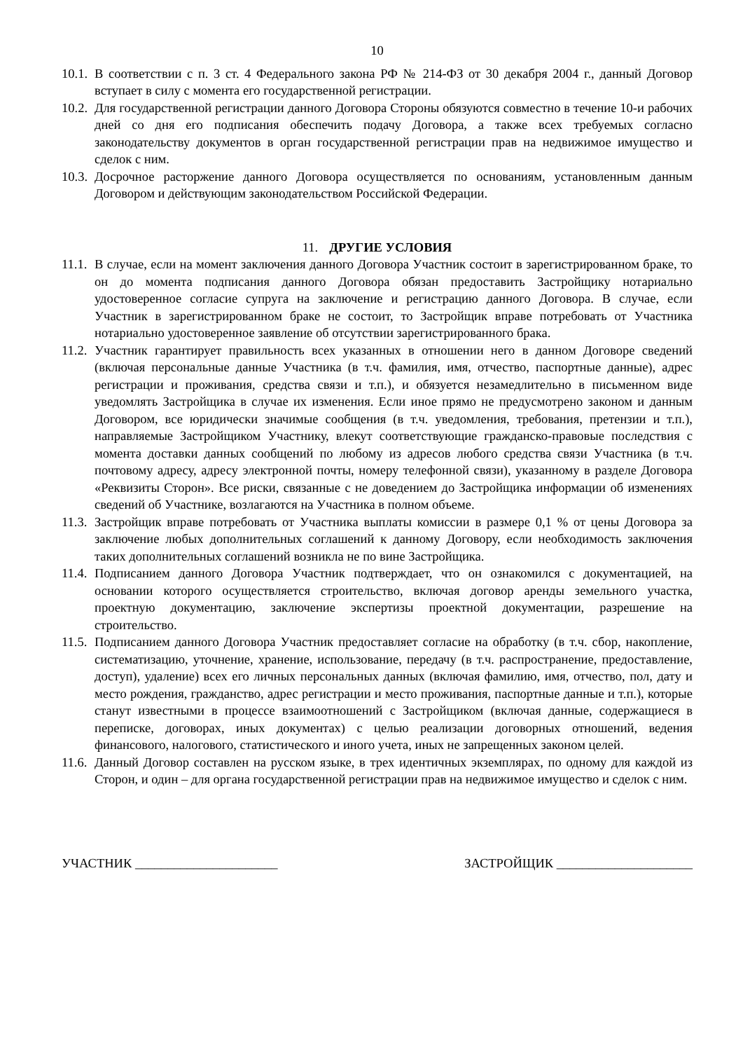10
10.1.
В соответствии с п. 3 ст. 4 Федерального закона РФ № 214-ФЗ от 30 декабря 2004 г., данный Договор вступает в силу с момента его государственной регистрации.
10.2.
Для государственной регистрации данного Договора Стороны обязуются совместно в течение 10-и рабочих дней со дня его подписания обеспечить подачу Договора, а также всех требуемых согласно законодательству документов в орган государственной регистрации прав на недвижимое имущество и сделок с ним.
10.3.
Досрочное расторжение данного Договора осуществляется по основаниям, установленным данным Договором и действующим законодательством Российской Федерации.
11. ДРУГИЕ УСЛОВИЯ
11.1.
В случае, если на момент заключения данного Договора Участник состоит в зарегистрированном браке, то он до момента подписания данного Договора обязан предоставить Застройщику нотариально удостоверенное согласие супруга на заключение и регистрацию данного Договора. В случае, если Участник в зарегистрированном браке не состоит, то Застройщик вправе потребовать от Участника нотариально удостоверенное заявление об отсутствии зарегистрированного брака.
11.2.
Участник гарантирует правильность всех указанных в отношении него в данном Договоре сведений (включая персональные данные Участника (в т.ч. фамилия, имя, отчество, паспортные данные), адрес регистрации и проживания, средства связи и т.п.), и обязуется незамедлительно в письменном виде уведомлять Застройщика в случае их изменения. Если иное прямо не предусмотрено законом и данным Договором, все юридически значимые сообщения (в т.ч. уведомления, требования, претензии и т.п.), направляемые Застройщиком Участнику, влекут соответствующие гражданско-правовые последствия с момента доставки данных сообщений по любому из адресов любого средства связи Участника (в т.ч. почтовому адресу, адресу электронной почты, номеру телефонной связи), указанному в разделе Договора «Реквизиты Сторон». Все риски, связанные с не доведением до Застройщика информации об изменениях сведений об Участнике, возлагаются на Участника в полном объеме.
11.3.
Застройщик вправе потребовать от Участника выплаты комиссии в размере 0,1 % от цены Договора за заключение любых дополнительных соглашений к данному Договору, если необходимость заключения таких дополнительных соглашений возникла не по вине Застройщика.
11.4.
Подписанием данного Договора Участник подтверждает, что он ознакомился с документацией, на основании которого осуществляется строительство, включая договор аренды земельного участка, проектную документацию, заключение экспертизы проектной документации, разрешение на строительство.
11.5.
Подписанием данного Договора Участник предоставляет согласие на обработку (в т.ч. сбор, накопление, систематизацию, уточнение, хранение, использование, передачу (в т.ч. распространение, предоставление, доступ), удаление) всех его личных персональных данных (включая фамилию, имя, отчество, пол, дату и место рождения, гражданство, адрес регистрации и место проживания, паспортные данные и т.п.), которые станут известными в процессе взаимоотношений с Застройщиком (включая данные, содержащиеся в переписке, договорах, иных документах) с целью реализации договорных отношений, ведения финансового, налогового, статистического и иного учета, иных не запрещенных законом целей.
11.6.
Данный Договор составлен на русском языке, в трех идентичных экземплярах, по одному для каждой из Сторон, и один – для органа государственной регистрации прав на недвижимое имущество и сделок с ним.
УЧАСТНИК ______________________
ЗАСТРОЙЩИК _____________________